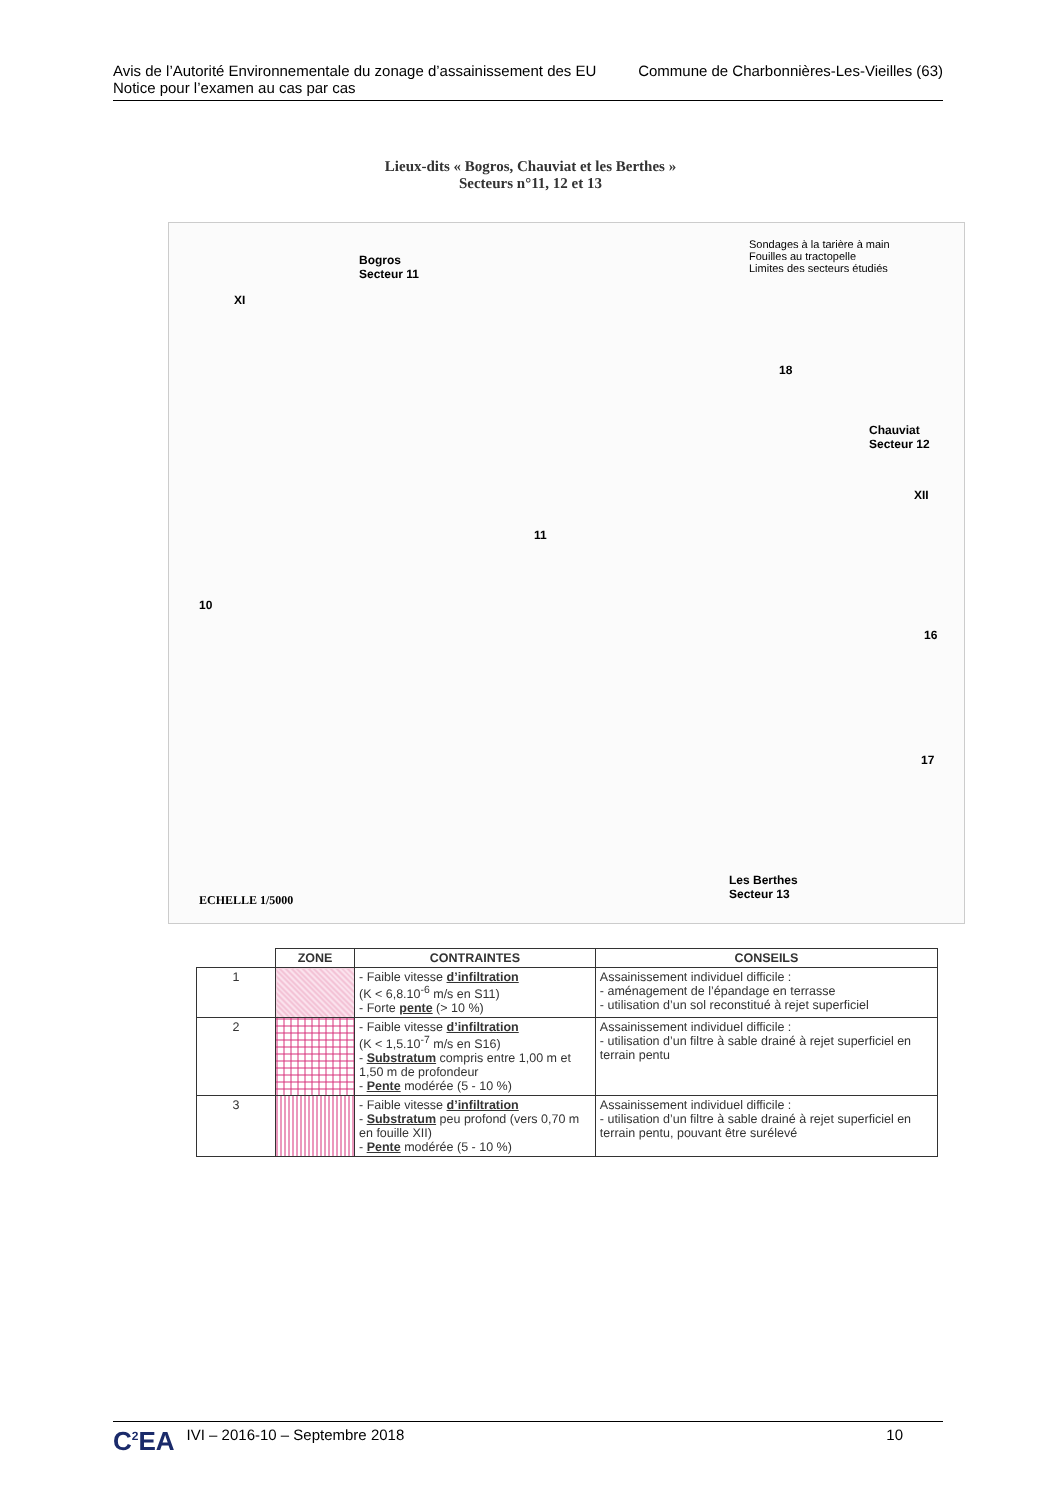Avis de l’Autorité Environnementale du zonage d’assainissement des EU
Notice pour l’examen au cas par cas
Commune de Charbonnières-Les-Vieilles (63)
Lieux-dits « Bogros, Chauviat et les Berthes »
Secteurs n°11, 12 et 13
Bogros
Secteur 11
Chauviat
Secteur 12
Les Berthes
Secteur 13
Sondages à la tarière à main
Fouilles au tractopelle
Limites des secteurs étudiés
ECHELLE 1/5000
XI
XII
10
11
18
16
17
| | ZONE | CONTRAINTES | CONSEILS |
| --- | --- | --- | --- |
| 1 | | - Faible vitesse d’infiltration (K < 6,8.10<sup>-6</sup> m/s en S11) - Forte pente (> 10 %) | Assainissement individuel difficile : - aménagement de l’épandage en terrasse - utilisation d’un sol reconstitué à rejet superficiel |
| 2 | | - Faible vitesse d’infiltration (K < 1,5.10<sup>-7</sup> m/s en S16) - Substratum compris entre 1,00 m et 1,50 m de profondeur - Pente modérée (5 - 10 %) | Assainissement individuel difficile : - utilisation d’un filtre à sable drainé à rejet superficiel en terrain pentu |
| 3 | | - Faible vitesse d’infiltration - Substratum peu profond (vers 0,70 m en fouille XII) - Pente modérée (5 - 10 %) | Assainissement individuel difficile : - utilisation d’un filtre à sable drainé à rejet superficiel en terrain pentu, pouvant être surélevé |
C<sup>2</sup>EA IVI – 2016-10 – Septembre 2018 10